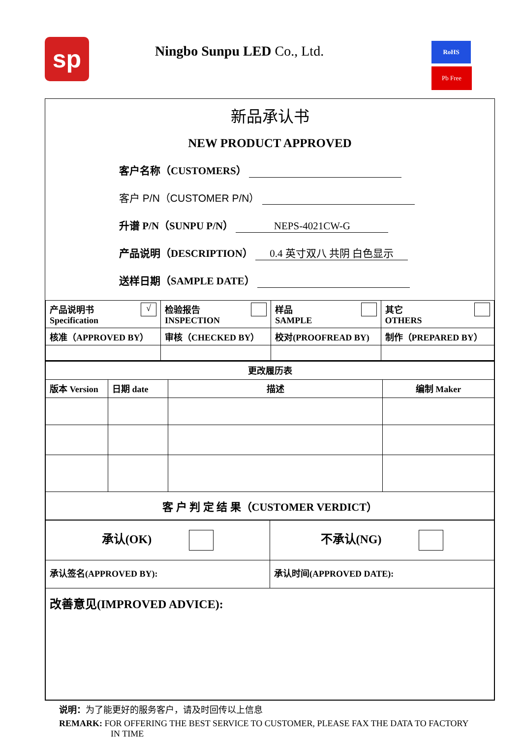sp Ningbo Sunpu LED Co., Ltd. RoHS
Pb Free
新品承认书
NEW PRODUCT APPROVED
客户名称（CUSTOMERS）
客户 P/N（CUSTOMER P/N）
升谱 P/N（SUNPU P/N） NEPS-4021CW-G
产品说明（DESCRIPTION） 0.4 英寸双八 共阴 白色显示
送样日期（SAMPLE DATE）
| 产品说明书 √ Specification | 检验报告 INSPECTION | 样品 SAMPLE | 其它 OTHERS |
| 核准（APPROVED BY） | 审核（CHECKED BY） | 校对(PROOFREAD BY) | 制作（PREPARED BY） |
| 更改履历表 | | | |
| 版本 Version | 日期 date | 描述 | 编制 Maker |
| 客 户 判 定 结 果（CUSTOMER VERDICT） | | | |
| 承认(OK) | 不承认(NG) |
| 承认签名(APPROVED BY): | 承认时间(APPROVED DATE): |
| 改善意见(IMPROVED ADVICE): | |
说明：为了能更好的服务客户，请及时回传以上信息
REMARK: FOR OFFERING THE BEST SERVICE TO CUSTOMER, PLEASE FAX THE DATA TO FACTORY
IN TIME